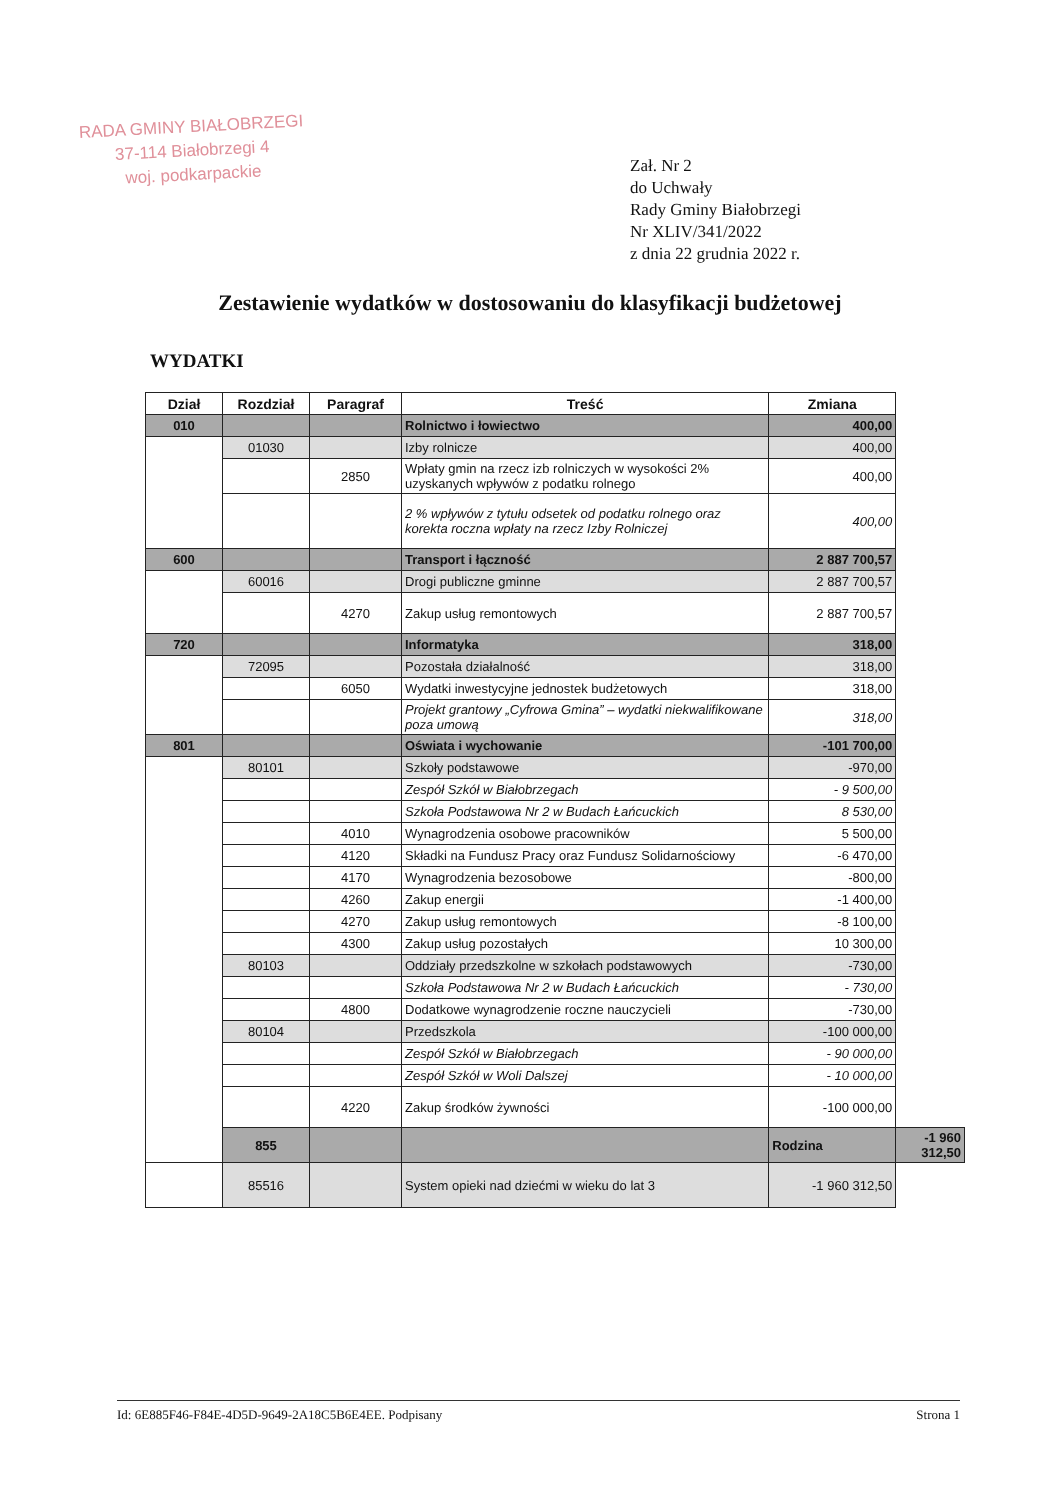RADA GMINY BIAŁOBRZEGI
37-114 Białobrzegi 4
woj. podkarpackie
Zał. Nr 2
do Uchwały
Rady Gminy Białobrzegi
Nr XLIV/341/2022
z dnia 22 grudnia 2022 r.
Zestawienie wydatków w dostosowaniu do klasyfikacji budżetowej
WYDATKI
| Dział | Rozdział | Paragraf | Treść | Zmiana | |
| --- | --- | --- | --- | --- | --- |
| 010 | | | Rolnictwo i łowiectwo | 400,00 | |
| | 01030 | | Izby rolnicze | 400,00 | |
| | | 2850 | Wpłaty gmin na rzecz izb rolniczych w wysokości 2% uzyskanych wpływów z podatku rolnego | 400,00 | |
| | | | 2 % wpływów z tytułu odsetek od podatku rolnego oraz korekta roczna wpłaty na rzecz Izby Rolniczej | 400,00 | |
| 600 | | | Transport i łączność | 2 887 700,57 | |
| | 60016 | | Drogi publiczne gminne | 2 887 700,57 | |
| | | 4270 | Zakup usług remontowych | 2 887 700,57 | |
| 720 | | | Informatyka | 318,00 | |
| | 72095 | | Pozostała działalność | 318,00 | |
| | | 6050 | Wydatki inwestycyjne jednostek budżetowych | 318,00 | |
| | | | Projekt grantowy „Cyfrowa Gmina” – wydatki niekwalifikowane poza umową | 318,00 | |
| 801 | | | Oświata i wychowanie | -101 700,00 | |
| | 80101 | | Szkoły podstawowe | -970,00 | |
| | | | Zespół Szkół w Białobrzegach | - 9 500,00 | |
| | | | Szkoła Podstawowa Nr 2 w Budach Łańcuckich | 8 530,00 | |
| | | 4010 | Wynagrodzenia osobowe pracowników | 5 500,00 | |
| | | 4120 | Składki na Fundusz Pracy oraz Fundusz Solidarnościowy | -6 470,00 | |
| | | 4170 | Wynagrodzenia bezosobowe | -800,00 | |
| | | 4260 | Zakup energii | -1 400,00 | |
| | | 4270 | Zakup usług remontowych | -8 100,00 | |
| | | 4300 | Zakup usług pozostałych | 10 300,00 | |
| | 80103 | | Oddziały przedszkolne w szkołach podstawowych | -730,00 | |
| | | | Szkoła Podstawowa Nr 2 w Budach Łańcuckich | - 730,00 | |
| | | 4800 | Dodatkowe wynagrodzenie roczne nauczycieli | -730,00 | |
| | 80104 | | Przedszkola | -100 000,00 | |
| | | | Zespół Szkół w Białobrzegach | - 90 000,00 | |
| | | | Zespół Szkół w Woli Dalszej | - 10 000,00 | |
| | | 4220 | Zakup środków żywności | -100 000,00 | |
| | 855 | | | Rodzina | -1 960 312,50 |
| | 85516 | | System opieki nad dziećmi w wieku do lat 3 | -1 960 312,50 | |
Id: 6E885F46-F84E-4D5D-9649-2A18C5B6E4EE. Podpisany Strona 1